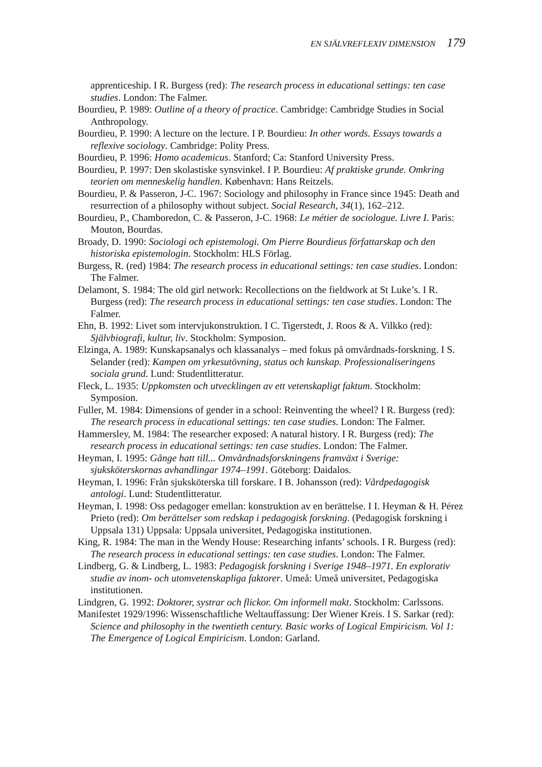EN SJÄLVREFLEXIV DIMENSION 179
apprenticeship. I R. Burgess (red): The research process in educational settings: ten case studies. London: The Falmer.
Bourdieu, P. 1989: Outline of a theory of practice. Cambridge: Cambridge Studies in Social Anthropology.
Bourdieu, P. 1990: A lecture on the lecture. I P. Bourdieu: In other words. Essays towards a reflexive sociology. Cambridge: Polity Press.
Bourdieu, P. 1996: Homo academicus. Stanford; Ca: Stanford University Press.
Bourdieu, P. 1997: Den skolastiske synsvinkel. I P. Bourdieu: Af praktiske grunde. Omkring teorien om menneskelig handlen. København: Hans Reitzels.
Bourdieu, P. & Passeron, J-C. 1967: Sociology and philosophy in France since 1945: Death and resurrection of a philosophy without subject. Social Research, 34(1), 162–212.
Bourdieu, P., Chamboredon, C. & Passeron, J-C. 1968: Le métier de sociologue. Livre I. Paris: Mouton, Bourdas.
Broady, D. 1990: Sociologi och epistemologi. Om Pierre Bourdieus författarskap och den historiska epistemologin. Stockholm: HLS Förlag.
Burgess, R. (red) 1984: The research process in educational settings: ten case studies. London: The Falmer.
Delamont, S. 1984: The old girl network: Recollections on the fieldwork at St Luke’s. I R. Burgess (red): The research process in educational settings: ten case studies. London: The Falmer.
Ehn, B. 1992: Livet som intervjukonstruktion. I C. Tigerstedt, J. Roos & A. Vilkko (red): Självbiografi, kultur, liv. Stockholm: Symposion.
Elzinga, A. 1989: Kunskapsanalys och klassanalys – med fokus på omvårdnads-forskning. I S. Selander (red): Kampen om yrkesutövning, status och kunskap. Professionaliseringens sociala grund. Lund: Studentlitteratur.
Fleck, L. 1935: Uppkomsten och utvecklingen av ett vetenskapligt faktum. Stockholm: Symposion.
Fuller, M. 1984: Dimensions of gender in a school: Reinventing the wheel? I R. Burgess (red): The research process in educational settings: ten case studies. London: The Falmer.
Hammersley, M. 1984: The researcher exposed: A natural history. I R. Burgess (red): The research process in educational settings: ten case studies. London: The Falmer.
Heyman, I. 1995: Gånge hatt till... Omvårdnadsforskningens framväxt i Sverige: sjuksköterskornas avhandlingar 1974–1991. Göteborg: Daidalos.
Heyman, I. 1996: Från sjuksköterska till forskare. I B. Johansson (red): Vårdpedagogisk antologi. Lund: Studentlitteratur.
Heyman, I. 1998: Oss pedagoger emellan: konstruktion av en berättelse. I I. Heyman & H. Pérez Prieto (red): Om berättelser som redskap i pedagogisk forskning. (Pedagogisk forskning i Uppsala 131) Uppsala: Uppsala universitet, Pedagogiska institutionen.
King, R. 1984: The man in the Wendy House: Researching infants’ schools. I R. Burgess (red): The research process in educational settings: ten case studies. London: The Falmer.
Lindberg, G. & Lindberg, L. 1983: Pedagogisk forskning i Sverige 1948–1971. En explorativ studie av inom- och utomvetenskapliga faktorer. Umeå: Umeå universitet, Pedagogiska institutionen.
Lindgren, G. 1992: Doktorer, systrar och flickor. Om informell makt. Stockholm: Carlssons.
Manifestet 1929/1996: Wissenschaftliche Weltauffassung: Der Wiener Kreis. I S. Sarkar (red): Science and philosophy in the twentieth century. Basic works of Logical Empiricism. Vol 1: The Emergence of Logical Empiricism. London: Garland.